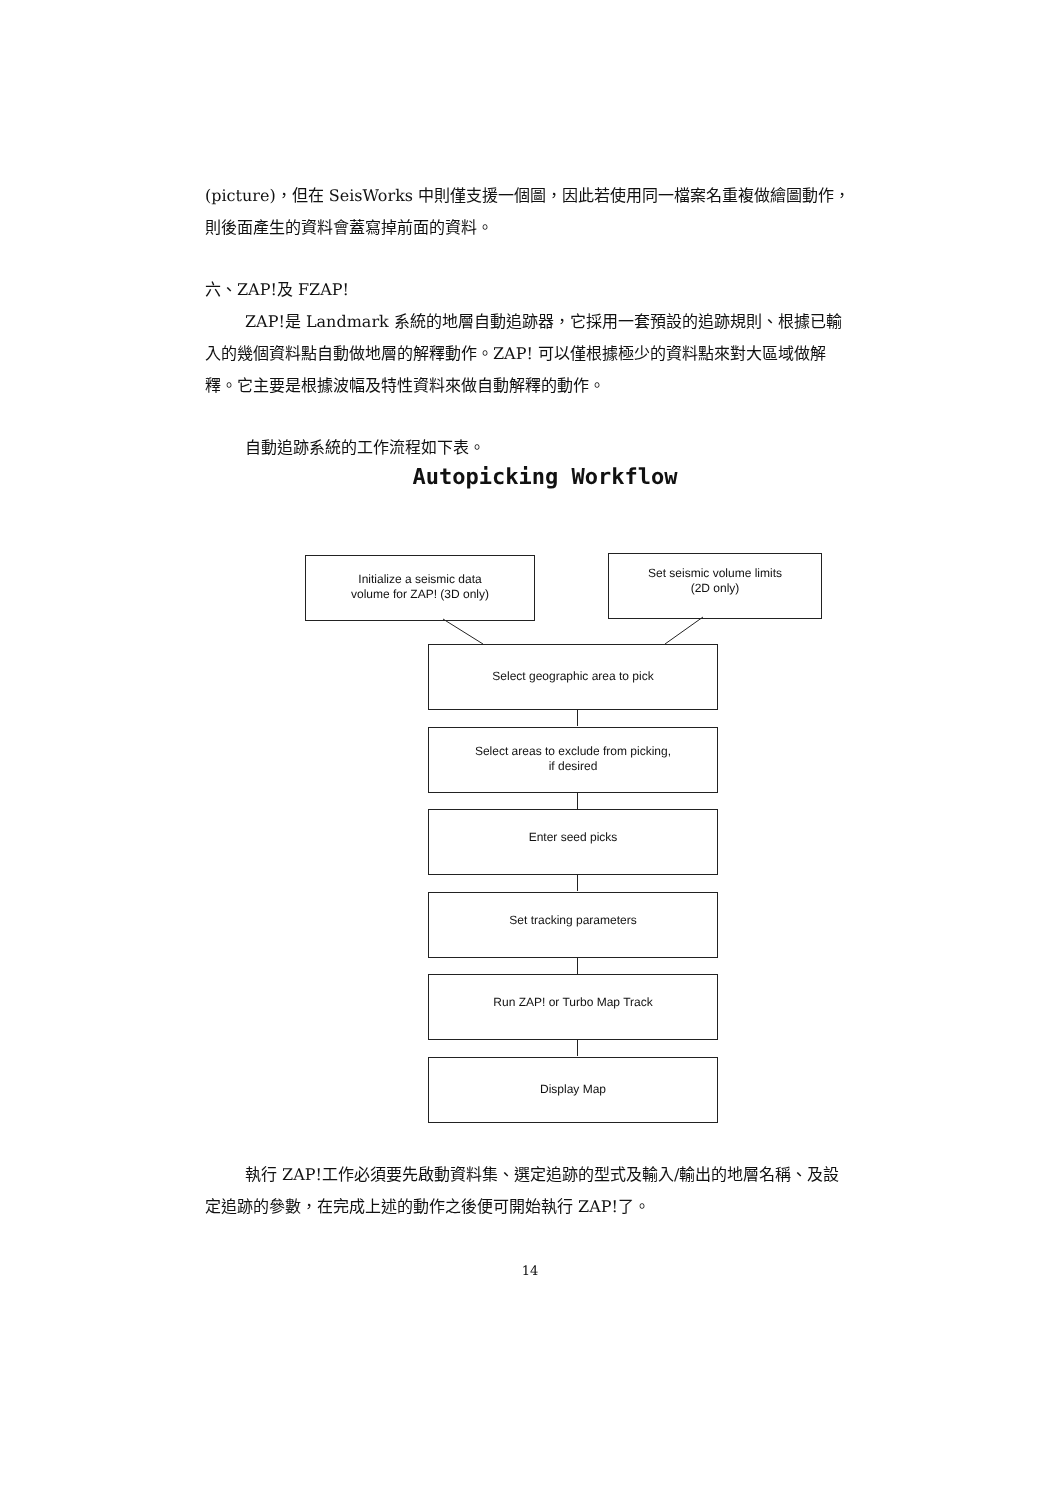(picture)，但在 SeisWorks 中則僅支援一個圖，因此若使用同一檔案名重複做繪圖動作，則後面產生的資料會蓋寫掉前面的資料。
六、ZAP!及 FZAP!
ZAP!是 Landmark 系統的地層自動追跡器，它採用一套預設的追跡規則、根據已輸入的幾個資料點自動做地層的解釋動作。ZAP! 可以僅根據極少的資料點來對大區域做解釋。它主要是根據波幅及特性資料來做自動解釋的動作。
自動追跡系統的工作流程如下表。
Autopicking Workflow
Initialize a seismic data
volume for ZAP! (3D only)
Set seismic volume limits
(2D only)
Select geographic area to pick
Select areas to exclude from picking,
if desired
Enter seed picks
Set tracking parameters
Run ZAP! or Turbo Map Track
Display Map
執行 ZAP!工作必須要先啟動資料集、選定追跡的型式及輸入/輸出的地層名稱、及設定追跡的參數，在完成上述的動作之後便可開始執行 ZAP!了。
14